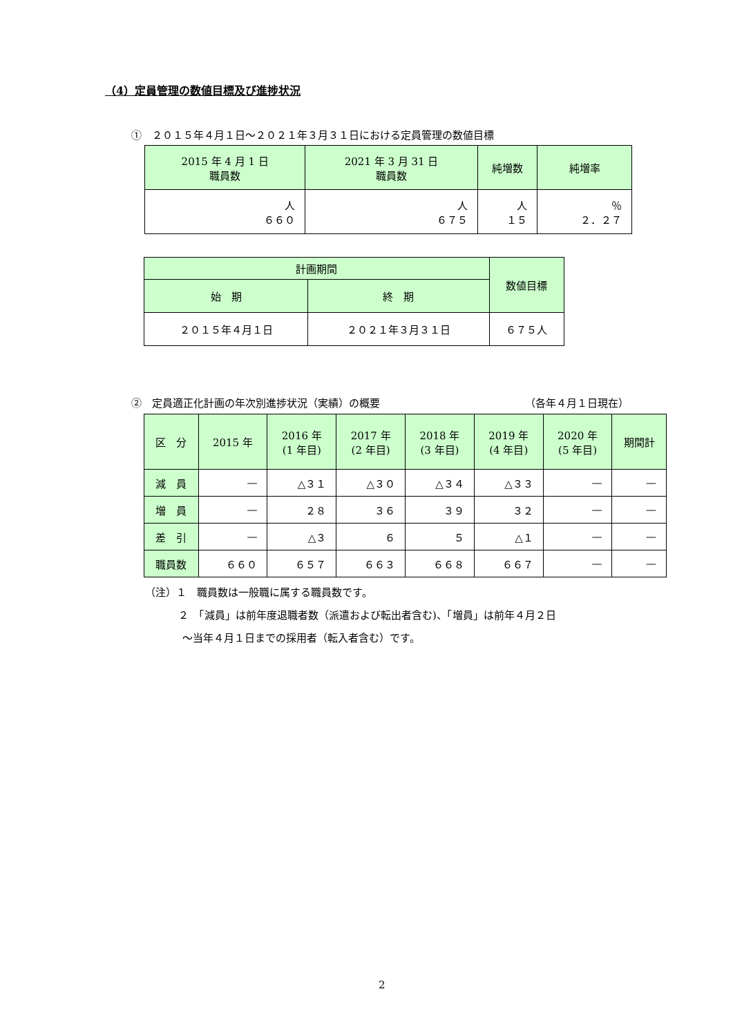（4）定員管理の数値目標及び進捗状況
①　２０１５年４月１日～２０２１年３月３１日における定員管理の数値目標
| 2015 年 4 月 1 日 職員数 | 2021 年 3 月 31 日 職員数 | 純増数 | 純増率 |
| --- | --- | --- | --- |
| 人 ６６０ | 人 ６７５ | 人 １５ | ％ ２．２７ |
| 計画期間 | | 数値目標 |
| --- | --- | --- |
| 始 期 | 終 期 | |
| ２０１５年４月１日 | ２０２１年３月３１日 | ６７５人 |
②　定員適正化計画の年次別進捗状況（実績）の概要 （各年４月１日現在）
| 区 分 | 2015 年 | 2016 年 (1 年目) | 2017 年 (2 年目) | 2018 年 (3 年目) | 2019 年 (4 年目) | 2020 年 (5 年目) | 期間計 |
| --- | --- | --- | --- | --- | --- | --- | --- |
| 減 員 | — | △３１ | △３０ | △３４ | △３３ | — | — |
| 増 員 | — | ２８ | ３６ | ３９ | ３２ | — | — |
| 差 引 | — | △３ | ６ | ５ | △１ | — | — |
| 職員数 | ６６０ | ６５７ | ６６３ | ６６８ | ６６７ | — | — |
（注）１　職員数は一般職に属する職員数です。
２　「減員」は前年度退職者数（派遣および転出者含む)、「増員」は前年４月２日
～当年４月１日までの採用者（転入者含む）です。
2